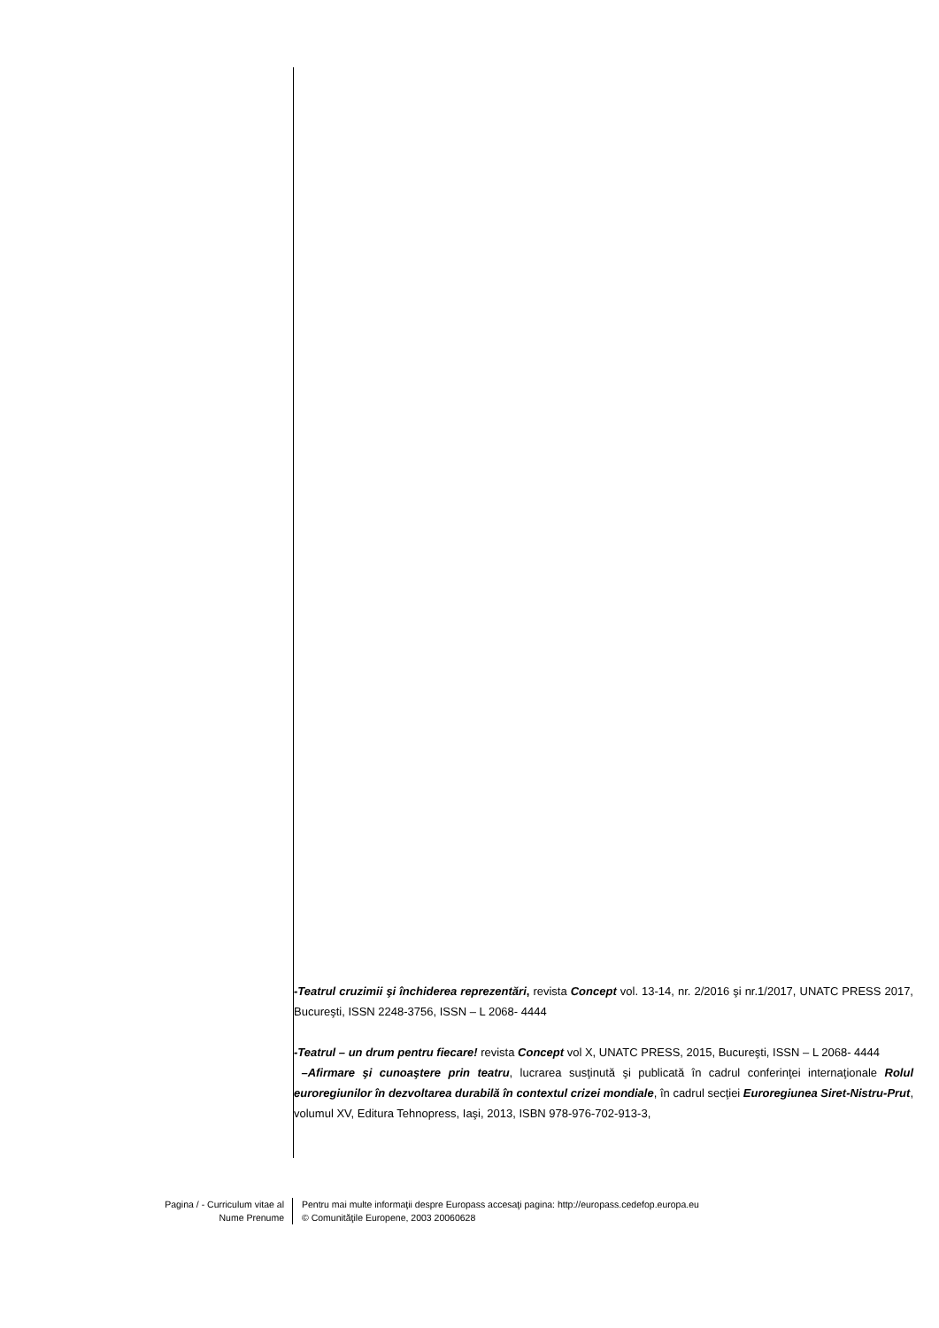-Teatrul cruzimii şi închiderea reprezentări, revista Concept vol. 13-14, nr. 2/2016 şi nr.1/2017, UNATC PRESS 2017, Bucureşti, ISSN 2248-3756, ISSN – L 2068- 4444
-Teatrul – un drum pentru fiecare! revista Concept vol X, UNATC PRESS, 2015, Bucureşti, ISSN – L 2068- 4444
–Afirmare şi cunoaştere prin teatru, lucrarea susţinută şi publicată în cadrul conferinţei internaţionale Rolul euroregiunilor în dezvoltarea durabilă în contextul crizei mondiale, în cadrul secţiei Euroregiunea Siret-Nistru-Prut, volumul XV, Editura Tehnopress, Iaşi, 2013, ISBN 978-976-702-913-3,
Pagina / - Curriculum vitae al
Nume Prenume
Pentru mai multe informaţii despre Europass accesaţi pagina: http://europass.cedefop.europa.eu
© Comunităţile Europene, 2003 20060628